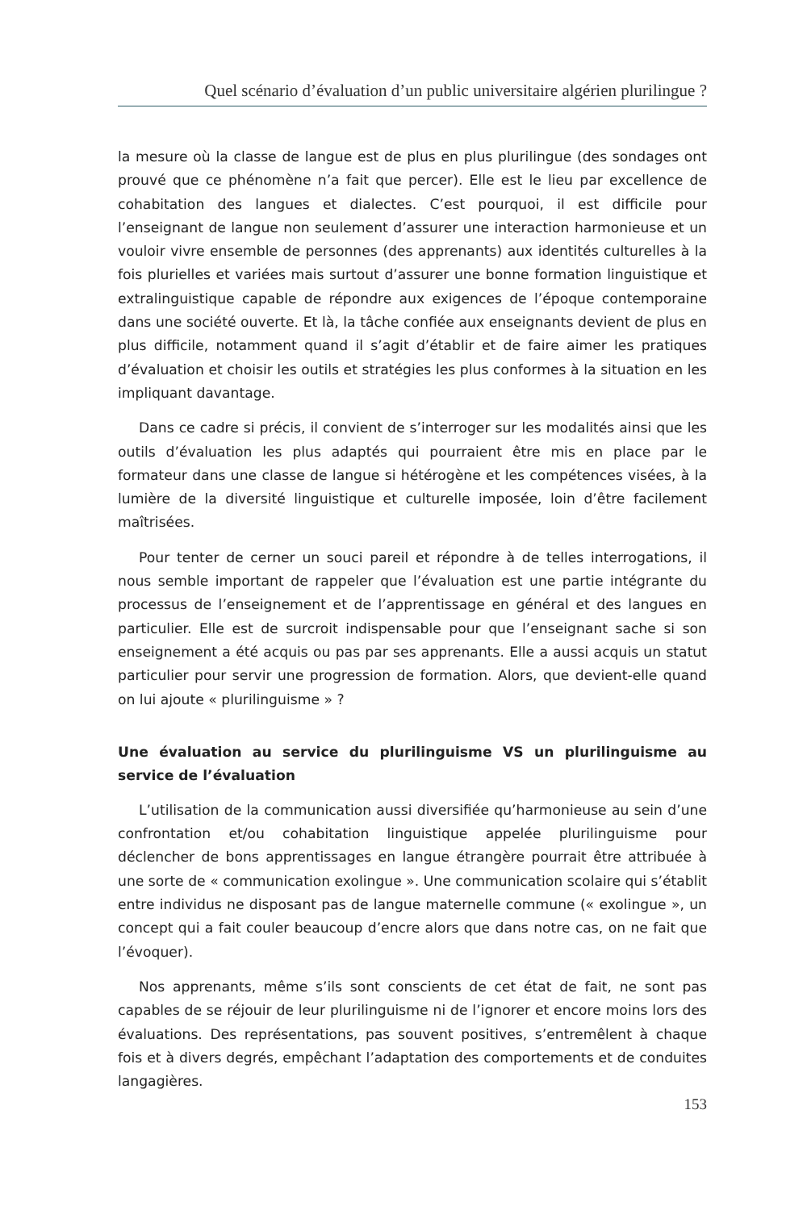Quel scénario d’évaluation d’un public universitaire algérien plurilingue ?
la mesure où la classe de langue est de plus en plus plurilingue (des sondages ont prouvé que ce phénomène n’a fait que percer). Elle est le lieu par excellence de cohabitation des langues et dialectes. C’est pourquoi, il est difficile pour l’enseignant de langue non seulement d’assurer une interaction harmonieuse et un vouloir vivre ensemble de personnes (des apprenants) aux identités culturelles à la fois plurielles et variées mais surtout d’assurer une bonne formation linguistique et extralinguistique capable de répondre aux exigences de l’époque contemporaine dans une société ouverte. Et là, la tâche confiée aux enseignants devient de plus en plus difficile, notamment quand il s’agit d’établir et de faire aimer les pratiques d’évaluation et choisir les outils et stratégies les plus conformes à la situation en les impliquant davantage.
Dans ce cadre si précis, il convient de s’interroger sur les modalités ainsi que les outils d’évaluation les plus adaptés qui pourraient être mis en place par le formateur dans une classe de langue si hétérogène et les compétences visées, à la lumière de la diversité linguistique et culturelle imposée, loin d’être facilement maîtrisées.
Pour tenter de cerner un souci pareil et répondre à de telles interrogations, il nous semble important de rappeler que l’évaluation est une partie intégrante du processus de l’enseignement et de l’apprentissage en général et des langues en particulier. Elle est de surcroit indispensable pour que l’enseignant sache si son enseignement a été acquis ou pas par ses apprenants. Elle a aussi acquis un statut particulier pour servir une progression de formation. Alors, que devient-elle quand on lui ajoute « plurilinguisme » ?
Une évaluation au service du plurilinguisme VS un plurilinguisme au service de l’évaluation
L’utilisation de la communication aussi diversifiée qu’harmonieuse au sein d’une confrontation et/ou cohabitation linguistique appelée plurilinguisme pour déclencher de bons apprentissages en langue étrangère pourrait être attribuée à une sorte de « communication exolingue ». Une communication scolaire qui s’établit entre individus ne disposant pas de langue maternelle commune (« exolingue », un concept qui a fait couler beaucoup d’encre alors que dans notre cas, on ne fait que l’évoquer).
Nos apprenants, même s’ils sont conscients de cet état de fait, ne sont pas capables de se réjouir de leur plurilinguisme ni de l’ignorer et encore moins lors des évaluations. Des représentations, pas souvent positives, s’entremêlent à chaque fois et à divers degrés, empêchant l’adaptation des comportements et de conduites langagières.
153